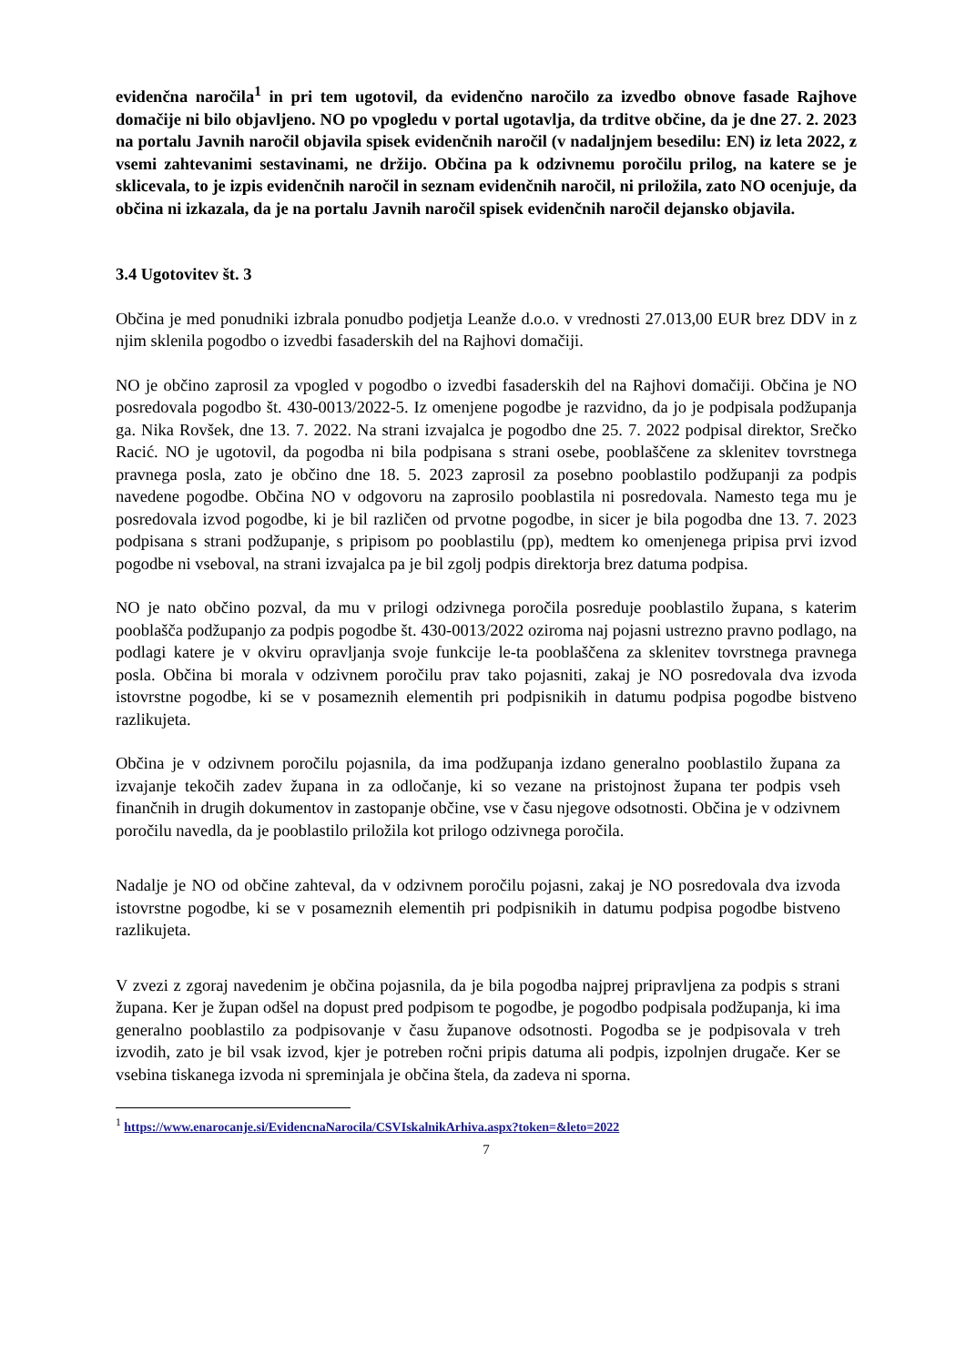evidenčna naročila<sup>1</sup> in pri tem ugotovil, da evidenčno naročilo za izvedbo obnove fasade Rajhove domačije ni bilo objavljeno. NO po vpogledu v portal ugotavlja, da trditve občine, da je dne 27. 2. 2023 na portalu Javnih naročil objavila spisek evidenčnih naročil (v nadaljnjem besedilu: EN) iz leta 2022, z vsemi zahtevanimi sestavinami, ne držijo. Občina pa k odzivnemu poročilu prilog, na katere se je sklicevala, to je izpis evidenčnih naročil in seznam evidenčnih naročil, ni priložila, zato NO ocenjuje, da občina ni izkazala, da je na portalu Javnih naročil spisek evidenčnih naročil dejansko objavila.
3.4 Ugotovitev št. 3
Občina je med ponudniki izbrala ponudbo podjetja Leanže d.o.o. v vrednosti 27.013,00 EUR brez DDV in z njim sklenila pogodbo o izvedbi fasaderskih del na Rajhovi domačiji.
NO je občino zaprosil za vpogled v pogodbo o izvedbi fasaderskih del na Rajhovi domačiji. Občina je NO posredovala pogodbo št. 430-0013/2022-5. Iz omenjene pogodbe je razvidno, da jo je podpisala podžupanja ga. Nika Rovšek, dne 13. 7. 2022. Na strani izvajalca je pogodbo dne 25. 7. 2022 podpisal direktor, Srečko Racić. NO je ugotovil, da pogodba ni bila podpisana s strani osebe, pooblaščene za sklenitev tovrstnega pravnega posla, zato je občino dne 18. 5. 2023 zaprosil za posebno pooblastilo podžupanji za podpis navedene pogodbe. Občina NO v odgovoru na zaprosilo pooblastila ni posredovala. Namesto tega mu je posredovala izvod pogodbe, ki je bil različen od prvotne pogodbe, in sicer je bila pogodba dne 13. 7. 2023 podpisana s strani podžupanje, s pripisom po pooblastilu (pp), medtem ko omenjenega pripisa prvi izvod pogodbe ni vseboval, na strani izvajalca pa je bil zgolj podpis direktorja brez datuma podpisa.
NO je nato občino pozval, da mu v prilogi odzivnega poročila posreduje pooblastilo župana, s katerim pooblašča podžupanjo za podpis pogodbe št. 430-0013/2022 oziroma naj pojasni ustrezno pravno podlago, na podlagi katere je v okviru opravljanja svoje funkcije le-ta pooblaščena za sklenitev tovrstnega pravnega posla. Občina bi morala v odzivnem poročilu prav tako pojasniti, zakaj je NO posredovala dva izvoda istovrstne pogodbe, ki se v posameznih elementih pri podpisnikih in datumu podpisa pogodbe bistveno razlikujeta.
Občina je v odzivnem poročilu pojasnila, da ima podžupanja izdano generalno pooblastilo župana za izvajanje tekočih zadev župana in za odločanje, ki so vezane na pristojnost župana ter podpis vseh finančnih in drugih dokumentov in zastopanje občine, vse v času njegove odsotnosti. Občina je v odzivnem poročilu navedla, da je pooblastilo priložila kot prilogo odzivnega poročila.
Nadalje je NO od občine zahteval, da v odzivnem poročilu pojasni, zakaj je NO posredovala dva izvoda istovrstne pogodbe, ki se v posameznih elementih pri podpisnikih in datumu podpisa pogodbe bistveno razlikujeta.
V zvezi z zgoraj navedenim je občina pojasnila, da je bila pogodba najprej pripravljena za podpis s strani župana. Ker je župan odšel na dopust pred podpisom te pogodbe, je pogodbo podpisala podžupanja, ki ima generalno pooblastilo za podpisovanje v času županove odsotnosti. Pogodba se je podpisovala v treh izvodih, zato je bil vsak izvod, kjer je potreben ročni pripis datuma ali podpis, izpolnjen drugače. Ker se vsebina tiskanega izvoda ni spreminjala je občina štela, da zadeva ni sporna.
<sup>1</sup> https://www.enarocanje.si/EvidencnaNarocila/CSVIskalnikArhiva.aspx?token=&leto=2022
7